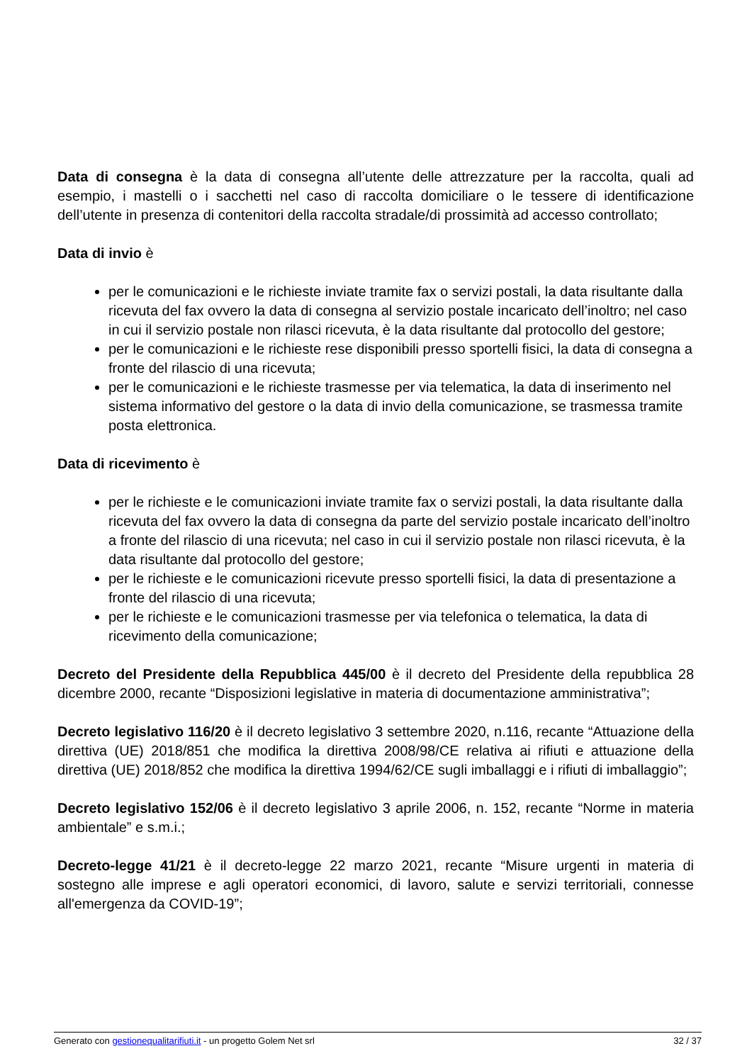Data di consegna è la data di consegna all’utente delle attrezzature per la raccolta, quali ad esempio, i mastelli o i sacchetti nel caso di raccolta domiciliare o le tessere di identificazione dell’utente in presenza di contenitori della raccolta stradale/di prossimità ad accesso controllato;
Data di invio è
per le comunicazioni e le richieste inviate tramite fax o servizi postali, la data risultante dalla ricevuta del fax ovvero la data di consegna al servizio postale incaricato dell’inoltro; nel caso in cui il servizio postale non rilasci ricevuta, è la data risultante dal protocollo del gestore;
per le comunicazioni e le richieste rese disponibili presso sportelli fisici, la data di consegna a fronte del rilascio di una ricevuta;
per le comunicazioni e le richieste trasmesse per via telematica, la data di inserimento nel sistema informativo del gestore o la data di invio della comunicazione, se trasmessa tramite posta elettronica.
Data di ricevimento è
per le richieste e le comunicazioni inviate tramite fax o servizi postali, la data risultante dalla ricevuta del fax ovvero la data di consegna da parte del servizio postale incaricato dell’inoltro a fronte del rilascio di una ricevuta; nel caso in cui il servizio postale non rilasci ricevuta, è la data risultante dal protocollo del gestore;
per le richieste e le comunicazioni ricevute presso sportelli fisici, la data di presentazione a fronte del rilascio di una ricevuta;
per le richieste e le comunicazioni trasmesse per via telefonica o telematica, la data di ricevimento della comunicazione;
Decreto del Presidente della Repubblica 445/00 è il decreto del Presidente della repubblica 28 dicembre 2000, recante “Disposizioni legislative in materia di documentazione amministrativa”;
Decreto legislativo 116/20 è il decreto legislativo 3 settembre 2020, n.116, recante “Attuazione della direttiva (UE) 2018/851 che modifica la direttiva 2008/98/CE relativa ai rifiuti e attuazione della direttiva (UE) 2018/852 che modifica la direttiva 1994/62/CE sugli imballaggi e i rifiuti di imballaggio”;
Decreto legislativo 152/06 è il decreto legislativo 3 aprile 2006, n. 152, recante “Norme in materia ambientale” e s.m.i.;
Decreto-legge 41/21 è il decreto-legge 22 marzo 2021, recante “Misure urgenti in materia di sostegno alle imprese e agli operatori economici, di lavoro, salute e servizi territoriali, connesse all'emergenza da COVID-19”;
Generato con gestionequalitarifiuti.it - un progetto Golem Net srl 32 / 37